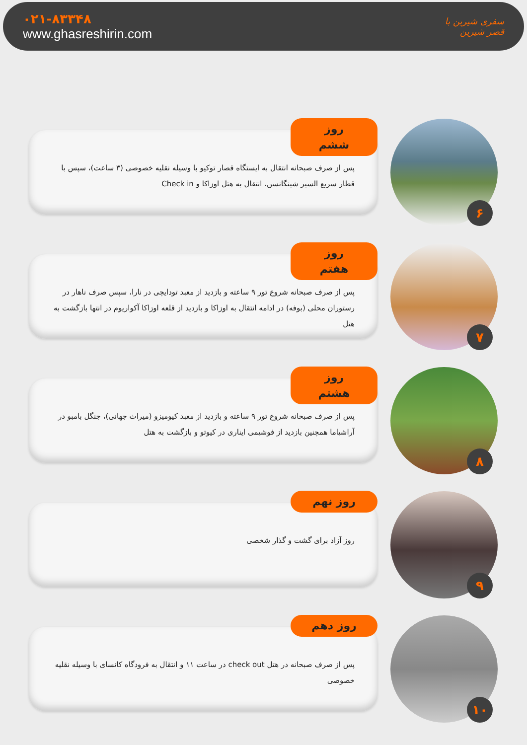۰۲۱-۸۳۳۴۸
www.ghasreshirin.com
سفری شیرین با
قصر شیرین
روز ششم
پس از صرف صبحانه انتقال به ایستگاه قصار توکیو با وسیله نقلیه خصوصی (۳ ساعت)، سپس با قطار سریع السیر شینگانسن، انتقال به هتل اوزاکا و Check in
۶
روز هفتم
پس از صرف صبحانه شروع تور ۹ ساعته و بازدید از معبد تودایچی در نارا، سپس صرف ناهار در رستوران محلی (بوفه) در ادامه انتقال به اوزاکا و بازدید از قلعه اوزاکا آکواریوم در انتها بازگشت به هتل
۷
روز هشتم
پس از صرف صبحانه شروع تور ۹ ساعته و بازدید از معبد کیومیزو (میراث جهانی)، جنگل بامبو در آراشیاما همچنین بازدید از فوشیمی ایناری در کیوتو و بازگشت به هتل
۸
روز نهم
روز آزاد برای گشت و گذار شخصی
۹
روز دهم
پس از صرف صبحانه در هتل check out در ساعت ۱۱ و انتقال به فرودگاه کانسای با وسیله نقلیه خصوصی
۱۰